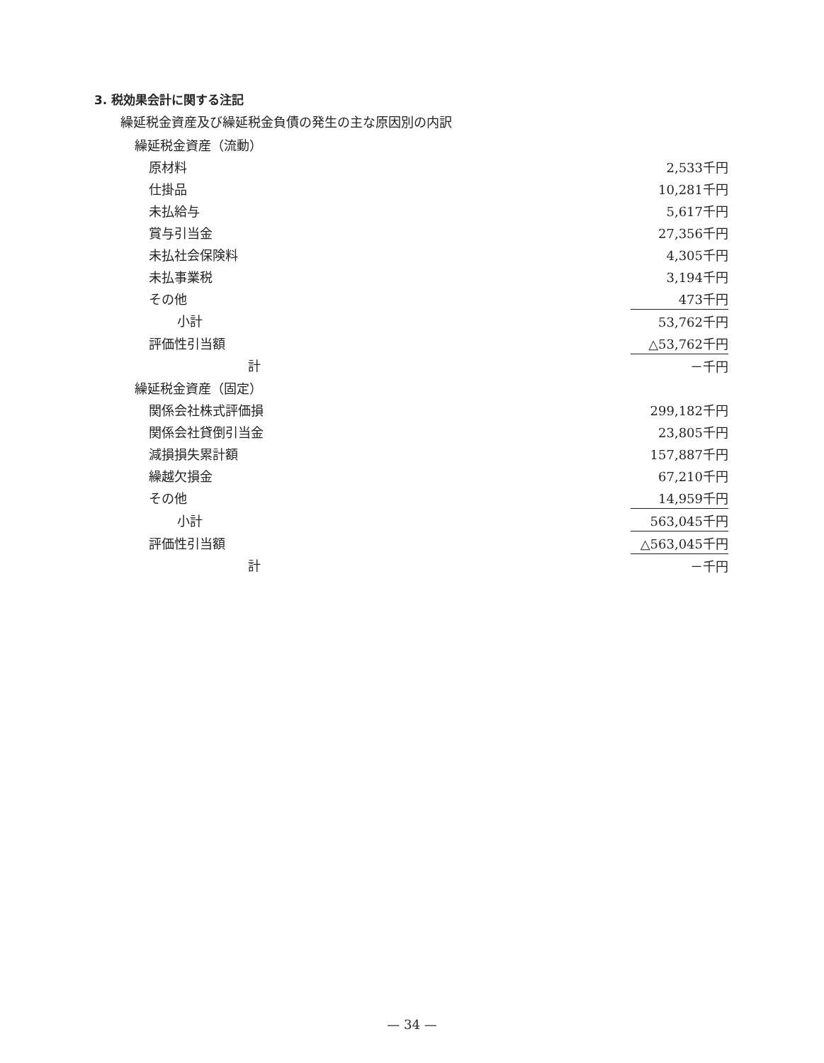3. 税効果会計に関する注記
繰延税金資産及び繰延税金負債の発生の主な原因別の内訳
| 繰延税金資産（流動） | |
| 原材料 | 2,533千円 |
| 仕掛品 | 10,281千円 |
| 未払給与 | 5,617千円 |
| 賞与引当金 | 27,356千円 |
| 未払社会保険料 | 4,305千円 |
| 未払事業税 | 3,194千円 |
| その他 | 473千円 |
| 小計 | 53,762千円 |
| 評価性引当額 | △53,762千円 |
| 計 | －千円 |
| 繰延税金資産（固定） | |
| 関係会社株式評価損 | 299,182千円 |
| 関係会社貸倒引当金 | 23,805千円 |
| 減損損失累計額 | 157,887千円 |
| 繰越欠損金 | 67,210千円 |
| その他 | 14,959千円 |
| 小計 | 563,045千円 |
| 評価性引当額 | △563,045千円 |
| 計 | －千円 |
— 34 —